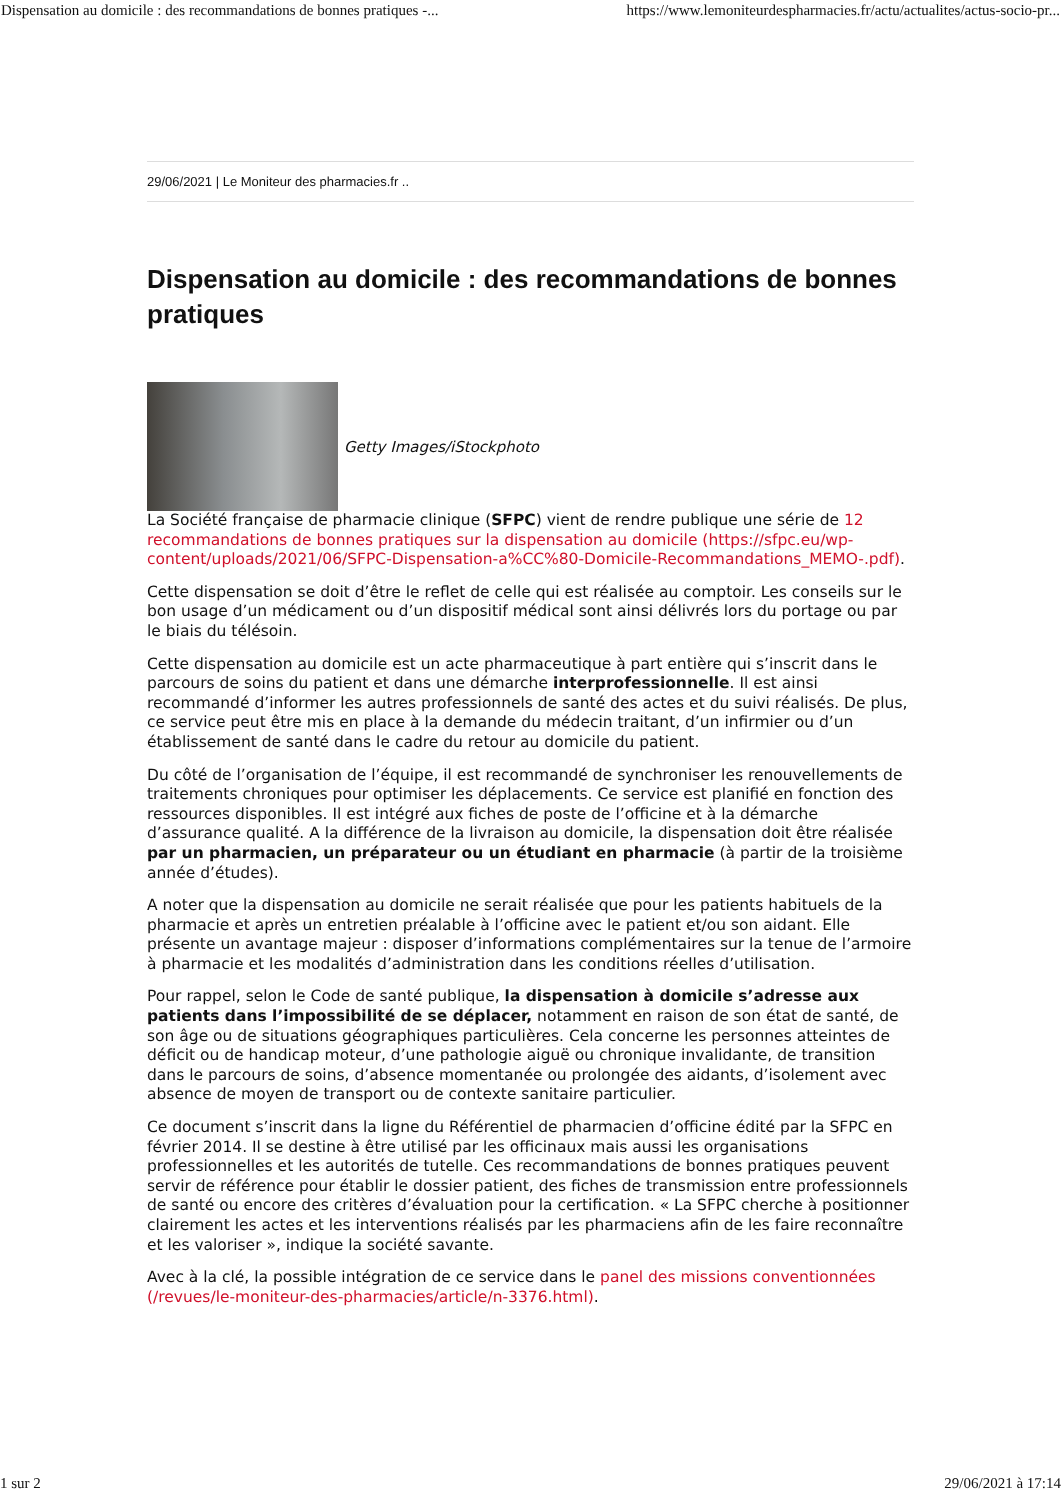Dispensation au domicile : des recommandations de bonnes pratiques -... https://www.lemoniteurdespharmacies.fr/actu/actualites/actus-socio-pr...
29/06/2021 | Le Moniteur des pharmacies.fr ..
Dispensation au domicile : des recommandations de bonnes pratiques
Getty Images/iStockphoto
La Société française de pharmacie clinique (SFPC) vient de rendre publique une série de 12 recommandations de bonnes pratiques sur la dispensation au domicile (https://sfpc.eu/wp-content/uploads/2021/06/SFPC-Dispensation-a%CC%80-Domicile-Recommandations_MEMO-.pdf).
Cette dispensation se doit d’être le reflet de celle qui est réalisée au comptoir. Les conseils sur le bon usage d’un médicament ou d’un dispositif médical sont ainsi délivrés lors du portage ou par le biais du télésoin.
Cette dispensation au domicile est un acte pharmaceutique à part entière qui s’inscrit dans le parcours de soins du patient et dans une démarche interprofessionnelle. Il est ainsi recommandé d’informer les autres professionnels de santé des actes et du suivi réalisés. De plus, ce service peut être mis en place à la demande du médecin traitant, d’un infirmier ou d’un établissement de santé dans le cadre du retour au domicile du patient.
Du côté de l’organisation de l’équipe, il est recommandé de synchroniser les renouvellements de traitements chroniques pour optimiser les déplacements. Ce service est planifié en fonction des ressources disponibles. Il est intégré aux fiches de poste de l’officine et à la démarche d’assurance qualité. A la différence de la livraison au domicile, la dispensation doit être réalisée par un pharmacien, un préparateur ou un étudiant en pharmacie (à partir de la troisième année d’études).
A noter que la dispensation au domicile ne serait réalisée que pour les patients habituels de la pharmacie et après un entretien préalable à l’officine avec le patient et/ou son aidant. Elle présente un avantage majeur : disposer d’informations complémentaires sur la tenue de l’armoire à pharmacie et les modalités d’administration dans les conditions réelles d’utilisation.
Pour rappel, selon le Code de santé publique, la dispensation à domicile s’adresse aux patients dans l’impossibilité de se déplacer, notamment en raison de son état de santé, de son âge ou de situations géographiques particulières. Cela concerne les personnes atteintes de déficit ou de handicap moteur, d’une pathologie aiguë ou chronique invalidante, de transition dans le parcours de soins, d’absence momentanée ou prolongée des aidants, d’isolement avec absence de moyen de transport ou de contexte sanitaire particulier.
Ce document s’inscrit dans la ligne du Référentiel de pharmacien d’officine édité par la SFPC en février 2014. Il se destine à être utilisé par les officinaux mais aussi les organisations professionnelles et les autorités de tutelle. Ces recommandations de bonnes pratiques peuvent servir de référence pour établir le dossier patient, des fiches de transmission entre professionnels de santé ou encore des critères d’évaluation pour la certification. « La SFPC cherche à positionner clairement les actes et les interventions réalisés par les pharmaciens afin de les faire reconnaître et les valoriser », indique la société savante.
Avec à la clé, la possible intégration de ce service dans le panel des missions conventionnées (/revues/le-moniteur-des-pharmacies/article/n-3376.html).
1 sur 2 29/06/2021 à 17:14